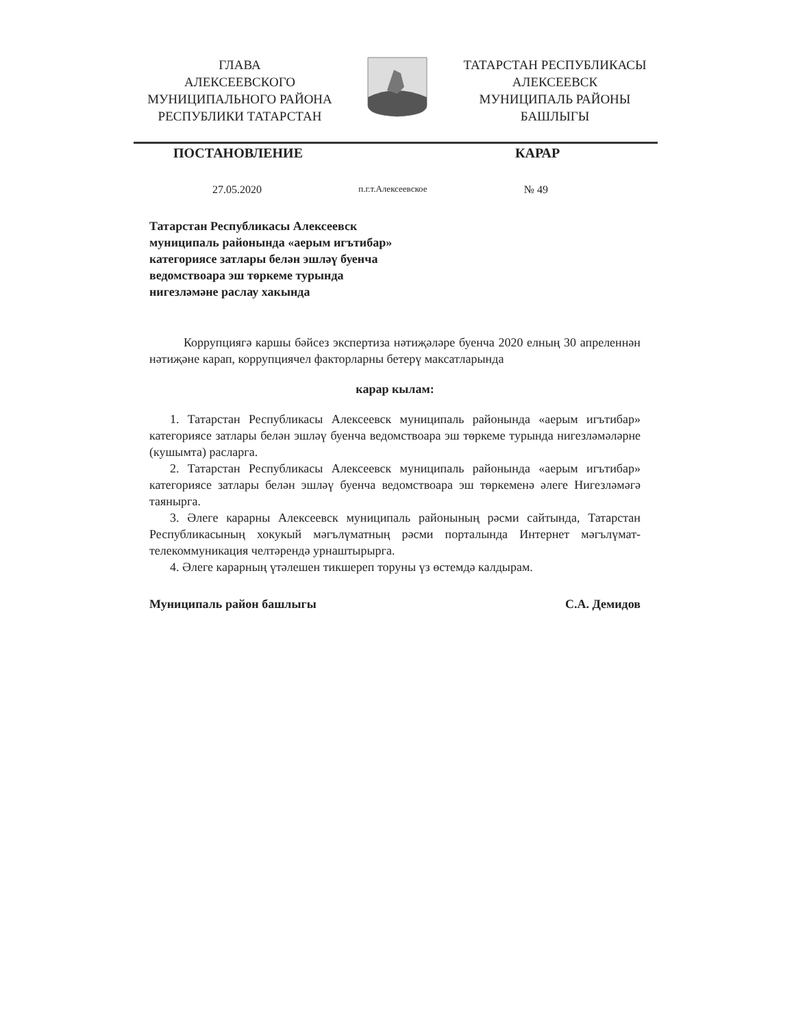ГЛАВА
АЛЕКСЕЕВСКОГО
МУНИЦИПАЛЬНОГО РАЙОНА
РЕСПУБЛИКИ ТАТАРСТАН
ТАТАРСТАН РЕСПУБЛИКАСЫ
АЛЕКСЕЕВСК
МУНИЦИПАЛЬ РАЙОНЫ
БАШЛЫГЫ
ПОСТАНОВЛЕНИЕ КАРАР
27.05.2020 п.г.т.Алексеевское № 49
Татарстан Республикасы Алексеевск муниципаль районында «аерым игътибар» категориясе затлары белән эшләү буенча ведомствоара эш төркеме турында нигезләмәне раслау хакында
Коррупциягә каршы бәйсез экспертиза нәтиҗәләре буенча 2020 елның 30 апреленнән нәтиҗәне карап, коррупциячел факторларны бетерү максатларында
карар кылам:
1. Татарстан Республикасы Алексеевск муниципаль районында «аерым игътибар» категориясе затлары белән эшләү буенча ведомствоара эш төркеме турында нигезләмәләрне (кушымта) расларга.
2. Татарстан Республикасы Алексеевск муниципаль районында «аерым игътибар» категориясе затлары белән эшләү буенча ведомствоара эш төркеменә әлеге Нигезләмәгә таянырга.
3. Әлеге карарны Алексеевск муниципаль районының рәсми сайтында, Татарстан Республикасының хокукый мәгълүматның рәсми порталында Интернет мәгълүмат-телекоммуникация челтәрендә урнаштырырга.
4. Әлеге карарның үтәлешен тикшереп торуны үз өстемдә калдырам.
Муниципаль район башлыгы С.А. Демидов